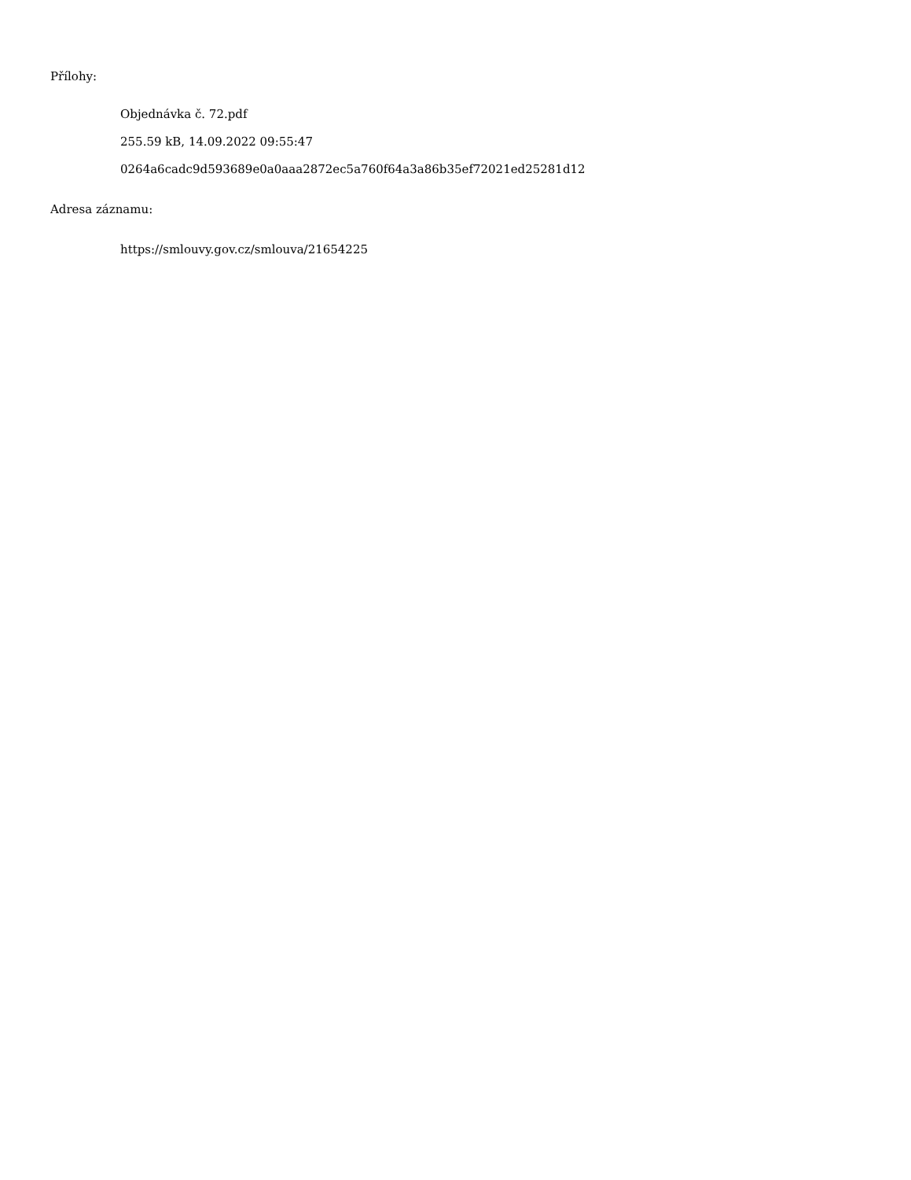Přílohy:
Objednávka č. 72.pdf
255.59 kB, 14.09.2022 09:55:47
0264a6cadc9d593689e0a0aaa2872ec5a760f64a3a86b35ef72021ed25281d12
Adresa záznamu:
https://smlouvy.gov.cz/smlouva/21654225